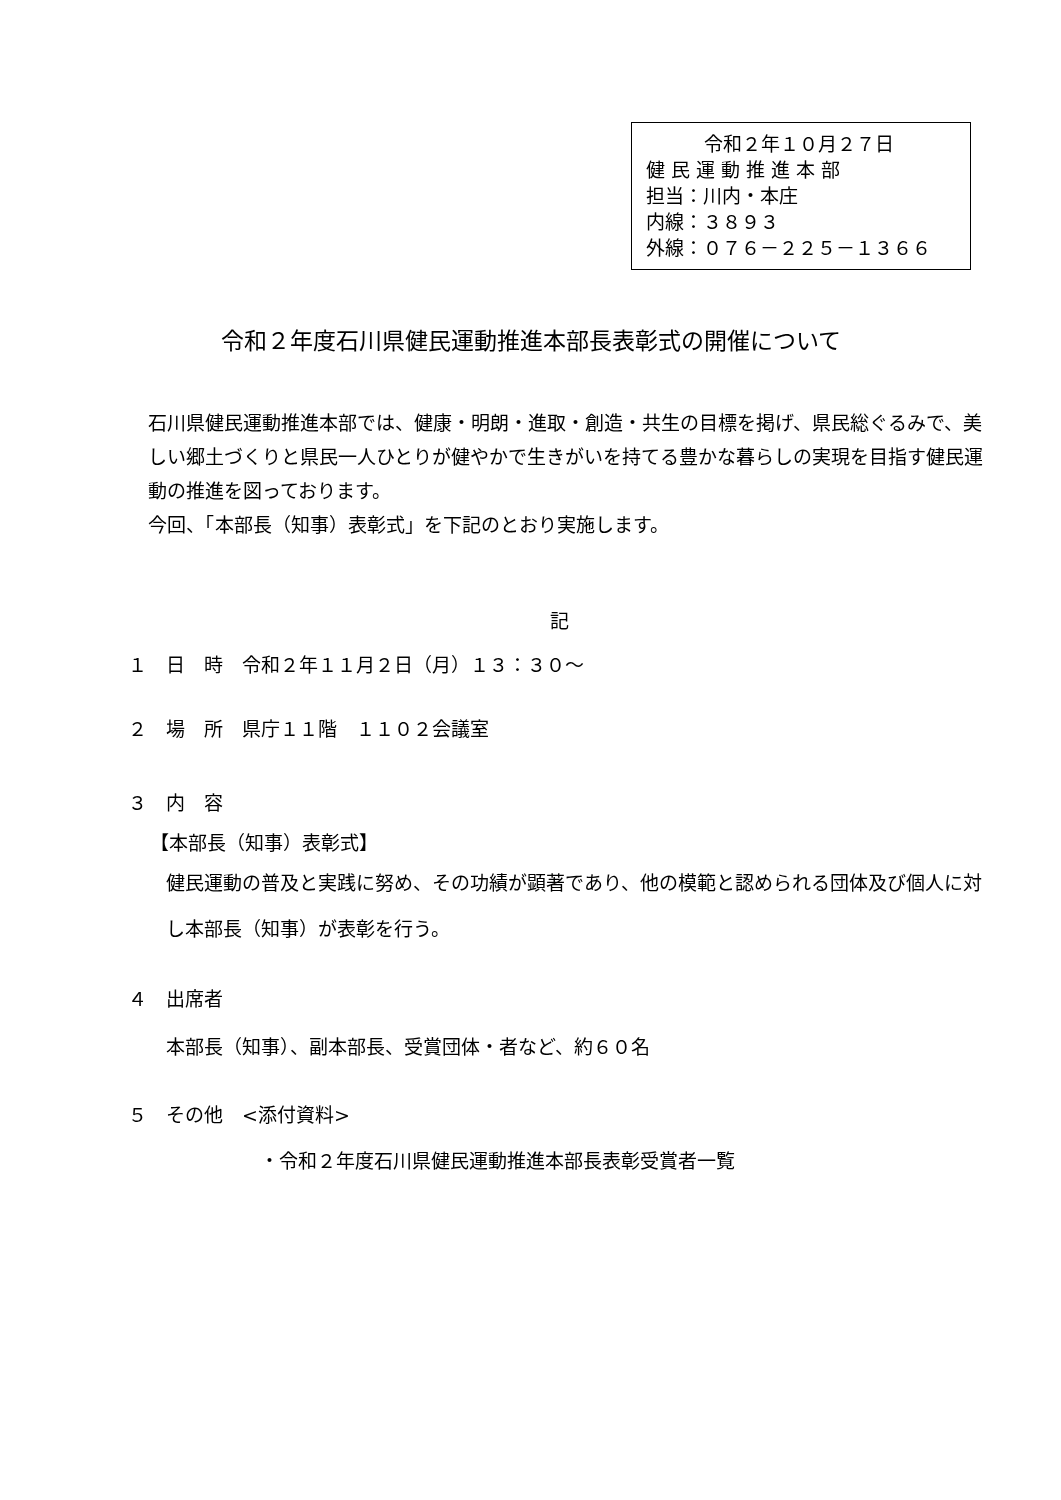令和２年１０月２７日
健 民 運 動 推 進 本 部
担当：川内・本庄
内線：３８９３
外線：０７６－２２５－１３６６
令和２年度石川県健民運動推進本部長表彰式の開催について
石川県健民運動推進本部では、健康・明朗・進取・創造・共生の目標を掲げ、県民総ぐるみで、美しい郷土づくりと県民一人ひとりが健やかで生きがいを持てる豊かな暮らしの実現を目指す健民運動の推進を図っております。
今回、「本部長（知事）表彰式」を下記のとおり実施します。
記
１　日　時　令和２年１１月２日（月）１３：３０～
２　場　所　県庁１１階　１１０２会議室
３　内　容
【本部長（知事）表彰式】
健民運動の普及と実践に努め、その功績が顕著であり、他の模範と認められる団体及び個人に対し本部長（知事）が表彰を行う。
４　出席者
本部長（知事）、副本部長、受賞団体・者など、約６０名
５　その他　<添付資料>
・令和２年度石川県健民運動推進本部長表彰受賞者一覧